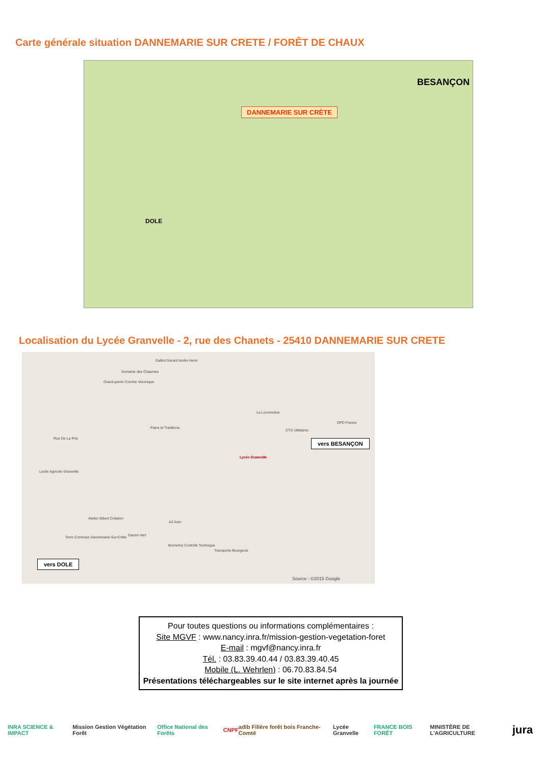Carte générale situation DANNEMARIE SUR CRETE / FORÊT DE CHAUX
DANNEMARIE SUR CRÈTE
BESANÇON
DOLE
Localisation du Lycée Granvelle - 2, rue des Chanets - 25410 DANNEMARIE SUR CRETE
Galliot Gerard Andre Henri
Domaine des Chaumes
Grand-perrin Conche Veronique
La Locomotive
Pains et Traditions
Rue De La Prie
CTS Utilitaires
DPD France
Lycée Granvelle
Lycée Agricole Granvelle
Atelier Gibert Création
A2 Auto
Terre Comtoise Dannemarie-Sur-Crète Gamm Vert
Bonnefoy Contrôle Technique
Transports Bourgeois
Source : ©2015 Google
vers BESANÇON
vers DOLE
Pour toutes questions ou informations complémentaires :
Site MGVF : www.nancy.inra.fr/mission-gestion-vegetation-foret
E-mail : mgvf@nancy.inra.fr
Tél. : 03.83.39.40.44 / 03.83.39.40.45
Mobile (L. Wehrlen) : 06.70.83.84.54
Présentations téléchargeables sur le site internet après la journée
INRA SCIENCE & IMPACT Mission Gestion Végétation Forêt Office National des Forêts CNPF adib Filière forêt bois Franche-Comté Lycée Granvelle FRANCE BOIS FORÊT MINISTÈRE DE L'AGRICULTURE jura